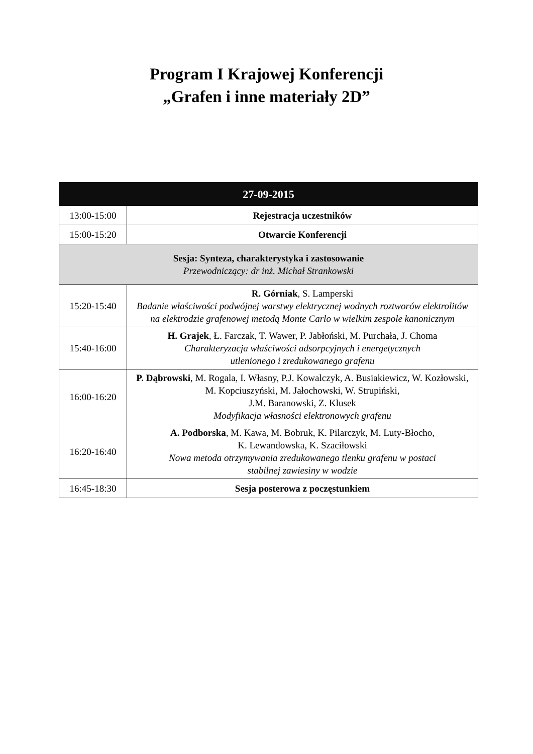Program I Krajowej Konferencji
„Grafen i inne materiały 2D”
| 27-09-2015 | |
| --- | --- |
| 13:00-15:00 | Rejestracja uczestników |
| 15:00-15:20 | Otwarcie Konferencji |
| Sesja: Synteza, charakterystyka i zastosowanie Przewodniczący: dr inż. Michał Strankowski | |
| 15:20-15:40 | R. Górniak , S. Lamperski Badanie właściwości podwójnej warstwy elektrycznej wodnych roztworów elektrolitów na elektrodzie grafenowej metodą Monte Carlo w wielkim zespole kanonicznym |
| 15:40-16:00 | H. Grajek , Ł. Farczak, T. Wawer, P. Jabłoński, M. Purchała, J. Choma Charakteryzacja właściwości adsorpcyjnych i energetycznych utlenionego i zredukowanego grafenu |
| 16:00-16:20 | P. Dąbrowski , M. Rogala, I. Własny, P.J. Kowalczyk, A. Busiakiewicz, W. Kozłowski, M. Kopciuszyński, M. Jałochowski, W. Strupiński, J.M. Baranowski, Z. Klusek Modyfikacja własności elektronowych grafenu |
| 16:20-16:40 | A. Podborska , M. Kawa, M. Bobruk, K. Pilarczyk, M. Luty-Błocho, K. Lewandowska, K. Szaciłowski Nowa metoda otrzymywania zredukowanego tlenku grafenu w postaci stabilnej zawiesiny w wodzie |
| 16:45-18:30 | Sesja posterowa z poczęstunkiem |